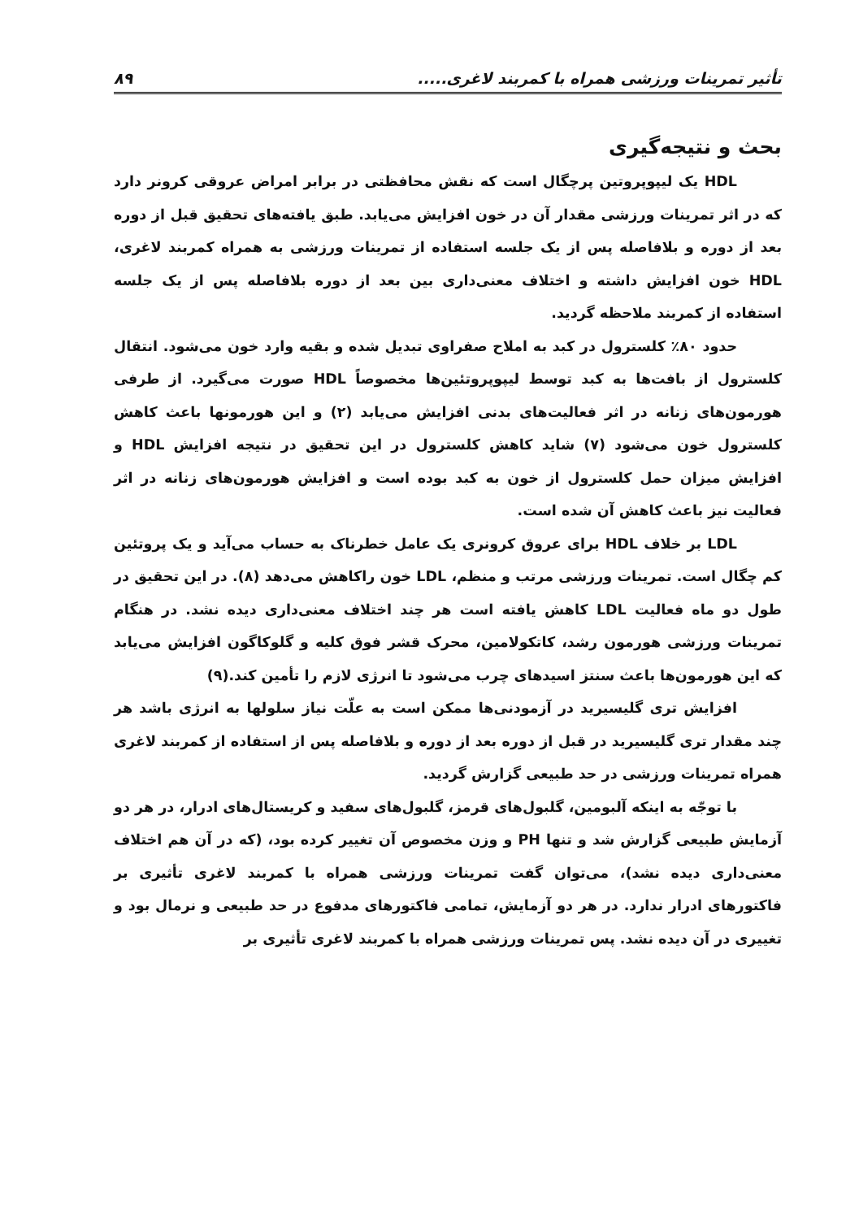تأثیر تمرینات ورزشی همراه با کمربند لاغری..... ۸۹
بحث و نتیجه‌گیری
HDL یک لیپوپروتین پرچگال است که نقش محافظتی در برابر امراض عروقی کرونر دارد که در اثر تمرینات ورزشی مقدار آن در خون افزایش می‌یابد. طبق یافته‌های تحقیق قبل از دوره بعد از دوره و بلافاصله پس از یک جلسه استفاده از تمرینات ورزشی به همراه کمربند لاغری، HDL خون افزایش داشته و اختلاف معنی‌داری بین بعد از دوره بلافاصله پس از یک جلسه استفاده از کمربند ملاحظه گردید.
حدود ۸۰٪ کلسترول در کبد به املاح صفراوی تبدیل شده و بقیه وارد خون می‌شود. انتقال کلسترول از بافت‌ها به کبد توسط لیپوپروتئین‌ها مخصوصاً HDL صورت می‌گیرد. از طرفی هورمون‌های زنانه در اثر فعالیت‌های بدنی افزایش می‌یابد (۲) و این هورمونها باعث کاهش کلسترول خون می‌شود (۷) شاید کاهش کلسترول در این تحقیق در نتیجه افزایش HDL و افزایش میزان حمل کلسترول از خون به کبد بوده است و افزایش هورمون‌های زنانه در اثر فعالیت نیز باعث کاهش آن شده است.
LDL بر خلاف HDL برای عروق کرونری یک عامل خطرناک به حساب می‌آید و یک پروتئین کم چگال است. تمرینات ورزشی مرتب و منظم، LDL خون راکاهش می‌دهد (۸). در این تحقیق در طول دو ماه فعالیت LDL کاهش یافته است هر چند اختلاف معنی‌داری دیده نشد. در هنگام تمرینات ورزشی هورمون رشد، کاتکولامین، محرک قشر فوق کلیه و گلوکاگون افزایش می‌یابد که این هورمون‌ها باعث سنتز اسیدهای چرب می‌شود تا انرژی لازم را تأمین کند.(۹)
افزایش تری گلیسیرید در آزمودنی‌ها ممکن است به علّت نیاز سلولها به انرژی باشد هر چند مقدار تری گلیسیرید در قبل از دوره بعد از دوره و بلافاصله پس از استفاده از کمربند لاغری همراه تمرینات ورزشی در حد طبیعی گزارش گردید.
با توجّه به اینکه آلبومین، گلبول‌های قرمز، گلبول‌های سفید و کریستال‌های ادرار، در هر دو آزمایش طبیعی گزارش شد و تنها PH و وزن مخصوص آن تغییر کرده بود، (که در آن هم اختلاف معنی‌داری دیده نشد)، می‌توان گفت تمرینات ورزشی همراه با کمربند لاغری تأثیری بر فاکتورهای ادرار ندارد. در هر دو آزمایش، تمامی فاکتورهای مدفوع در حد طبیعی و نرمال بود و تغییری در آن دیده نشد. پس تمرینات ورزشی همراه با کمربند لاغری تأثیری بر